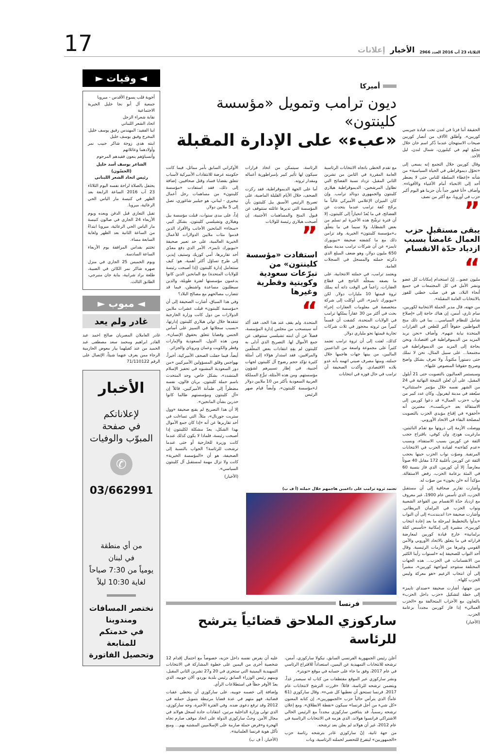الثلاثاء 23 آب 2016 العدد 2966
الأخبار
إعلانات
17
الحقيقة أننا فزنا في لندن تحت قيادة جيريمي كوربين». وأطلق الآلاف من أنصار كوربين صيحات الاستهجان عندما ذُكر اسم خان خلال تجمّع لهم في كيلبورن، شمال لندن، ليل الأحد.
وقال كوربين خلال التجمع إنه يسعى إلى «تحوّل ديموقراطي في الحياة السياسية» من شأنه «إعطاء السلطة للناس حتى لا يضطر أحد إلى الانحناء أمام الأغنياء والأقوياء». وأضاف «أنا فخور جداً بأن حزبنا هو اليوم أكبر حزب في أوروبا، مع أكثر من نصف
”
يبقى مستقبل حزب العمال غامضاً بسبب ازدياد حدّة الانقسام
“
مليون عضو... إنّ استخدام إمكانات كل عضو ونشر الأمل في كل المجتمعات في جميع أنحاء البلاد، هو في صلب خطتي للفوز بالانتخابات العامة المقبلة».
من جهته، قال مدير الحملة الانتخابية لكوربين، سام تاري، أمس، إن هناك حاجة إلى «إصلاح شامل للنظام السياسي... بما في ذلك منح المواطنين حقوقاً أكبر للطعن في القرارات المتخذة نيابة عنهم». وأضاف «نحن نريد المزيد من الديموقراطية في اقتصادنا، ونحن بحاجة إلى المزيد من الديموقراطية في مجتمعنا... على سبيل المثال، نحن لا نملك حتى دستوراً مكتوباً، ولا نعرف بشكل واضح وصريح حقوقنا المنصوص عليها».
وسيستمر العماليون بالتصويت حتى 21 أيلول المقبل، على أن تُعلن النتيجة النهائية في 24 من الشهر نفسه خلال مؤتمر «استثنائي» سيُعقد في مدينة ليفربول. وكان عدد كبير من نواب «حزب العمال» قد دعوا كوربين إلى الاستقالة بعد «بريكست»، معتبرين أنه «أخفق» في إقناع مؤيدي الحزب بالتصويت لمصلحة البقاء في الاتحاد الأوروبي.
ووصلت الأزمة إلى ذروتها مع تقدّم النائبتين، مارغريت هودج، وآن كوفي، باقتراح حجب الثقة عن كوربين بسبب الاستفتاء، وبسبب «عدم كفاءته» لقيادة الحزب في الانتخابات المرتقبة. وصوّت نواب الحزب حينها بحجب الثقة عن كوربين بأغلبية 172 مقابل 40 صوتاً معارضاً. إلا أن كوربين، الذي فاز بنسبة 60 في المئة بزعامة الحزب، رفض الاستقالة، مؤكداً أنه «لن يخون» من صوّت له.
وأشارت تقارير صحافية إلى أن مستقبل الحزب، الذي تأسس عام 1900، غير معروف مع ازدياد حدّة الانقسام بين القواعد الشعبية ونواب الحزب في البرلمان البريطاني. وأشارت صحيفة «ذا اندبندنت» إلى أن النواب «بدأوا بالتخطيط لمرحلة ما بعد إعادة انتخاب كوربين»، مشيرة إلى إمكانية «تأسيس كتلة برلمانية» خارج قيادة كوربين لمعارضة قراراته في ما يتعلق بالاتحاد الأوروبي والأمن القومي وغيرها من الأزمات الرئيسية. وقال أحد النواب للصحيفة إنه «لسنوات رأينا الكثير من الانقسامات في الحزب... هذه الجهات المختلفة ستتوحد لمواجهة كوربين»، مشيراً إلى أن انتخاب الزعيم «هو معركة وليس الحزب كلها».
من جهتها، أشارت صحيفة «صنداي تايمز» إلى خطة لتشكيل «حزب داخل الحزب» بالتعاون مع الأحزاب المتحالفة مع «الحزب العمالي» إذا فاز كوربين مجدداً بزعامة الحزب.
(الأخبار)
أميركا
ديون ترامب وتمويل «مؤسسة كلينتون»
«عبء» على الإدارة المقبلة
مع تقدم الخطى باتجاه الانتخابات الرئاسية العامة المقررة في الثامن من تشرين الثاني المقبل، تزداد نسبة الفضائح التي تطاول المرشحين، الديموقراطية هيلاري كلينتون والجمهوري دونالد ترامب. وإن كان الميزان الإعلامي الأميركي غالباً ما يرجّح كفة ترامب عندما يتحدث عن الفضائح، في ما يُعدّ انحيازاً إلى كلينتون، إلا أن فترة ترشّح هذه الأخيرة لم تسلم من بعض الشظايا، ولا سيما في ما يتعلّق بـ«مؤسسة كلينتون» الخيرية. وقد تزامن ذلك مع ما كشفته صحيفة «نيويورك تايمز» عن أن شركات ترامب مدينة بمبلغ 650 مليون دولار، وهو ضعف المبلغ الذي ذكرته حملته والمسجل في السجلات العامة.
ويعتمد ترامب، في حملته الانتخابية، على ما يصفه بسجلّه الناجح في قطاع العقارات، زاعماً في الوقت ذاته أنه يملك ثروة قيمتها 10 مليارات دولار. لكن «نيويورك تايمز»، التي أوكلت إلى شركة متخصصة في معلومات العقارات إجراء بحث في أكثر من 30 عقاراً يملكها ترامب في الولايات المتحدة، كشفت أن قسماً كبيراً من ثروته محجوز في ثلاث شركات تجارية قيمتها نحو ملياري دولار.
كذلك، لفتت إلى أن ثروة ترامب تعتمد كثيراً على مجموعة واسعة من الداعمين الماليين، من بينها جهات هاجمها خلال حملته، ومنها مصرف صيني اتهمه بأنه عدو بلاده الاقتصادي. وأكدت الصحيفة أن ترامب في حال فوزه في انتخابات
الرئاسة، سيتمكن من اتخاذ قرارات سيكون لها تأثير كبير بإمبراطورية أعماله ومقدار ثروته.
أما على الجهة الديموقراطية، فقد ركزت الصحف، خلال الأيام القليلة الماضية، على تصريح الرئيس الأسبق بيل كلينتون بأن المؤسسة التي تديرها عائلته ستتوقف عن قبول المنح والمساهمات الأجنبية، إن أصبحت هيلاري رئيسة للولايات
”
استفادت «مؤسسة كلينتون» من تبرّعات سعودية وكويتية وقطرية وغيرها
“
المتحدة. ولم يقف عند هذا الحد، فقد أكد أنه سينسحب من مجلس إدارة المؤسسة، فضلاً عن أن ابنته تشيلسي ستتوقف عن جمع الأموال لها. التصريح الذي أدلى به كلينتون لم يقِهِ انتقادات بعض المعلّقين والمراقبين، فقد استدار هؤلاء إلى أمثلة كثيرة تؤكد حجم رضوخ آل كلينتون لجهات أجنبية، في إطار تسييرهم لشؤون مؤسستهم. ومن هذه الأمثلة، تبرُّع المملكة العربية السعودية بأكثر من 10 ملايين دولار لـ«مؤسسة كلينتون»، وأيضاً قيام صهر الرئيس
الأوكراني السابق بأمر مماثل، فيما كانت حكومته عرضة للانتقادات الأميركية لأسباب تتعلق بقضايا فساد وقتل صحافيين. إضافة إلى ذلك، فقد استفادت «مؤسسة كلينتون» من مساهمات رجل أعمال نيجيري - لبناني، هو جيلبير شاغوري، تصل إلى 5 ملايين دولار.
إذاً، على مدى سنوات، قبلت مؤسسة بيل وهيلاري وتشيلسي كلينتون، بشكل كبير، «سخاء» المانحين الأجانب والأفراد الذين قدموا مئات ملايين الدولارات للأعمال الخيرية العالمية، على حد تعبير صحيفة «نيويورك تايمز»، الأمر الذي دفع معدّي أحد تقاريرها، أمي كوزيك وستيف إيدير، إلى طرح تساؤل أكثر أهمية، هو: كيف ستتعامل إدارة كلينتون (إذا أصبحت رئيسة للولايات المتحدة) مع المانحين الذين كانوا يدعمون مؤسستها لفترة طويلة، والذين سيطلبون مساعدة واشنطن، فيما قد تتضارب مصالحهم مع مصالح البلاد؟
وفي هذا السياق، أشارت الصحيفة إلى أن «مؤسسة كلينتون» قبلت عشرات ملايين الدولارات من دول كانت وزارة الخارجية تنتقدها خلال تولي هيلاري كلينتون إدارتها، «بسبب سجلاتها في التمييز على أساس الجنس وقضايا تتعلق بحقوق الإنسان». ومن هذه الدول، السعودية والإمارات وقطر والكويت وعمان وبروناي والجزائر.
أيضاً، فيما حفلت الصحف الأميركية، أخيراً، بهواجس وقلق المسؤولين الأميركيين «من دور السعودية المشبوه في تحفيز الإسلام المتشدد»، بشكل خاص، وجد المتحدث باسم حملة كلينتون، بريان فالون، نفسه مضطراً إلى طمأنة الأميركيين، قائلاً إن «آل كلينتون ومؤسستهم طالما كانوا حذرين بشأن المانحين».
إلا أن هذا التصريح لم يقنع صحيفة «وول ستريت جورنال»، مثلاً، التي تساءلت في أحد تقاريرها عن أنه «إذا كان جمع الأموال بهذا الشكل، يعدّ مشكلة لكلينتون إذا أصبحت رئيسة، فلماذا لا يكون كذلك عندما كانت وزيرة للخارجية أو حتى عندما ترشحت للرئاسة؟ الجواب بالنسبة إلى الصحيفة، هو أن «المؤسسة الخيرية» كانت ولا تزال مهمة لمستقبل آل كلينتون السياسي».
(الأخبار)
تعتمد ثروة ترامب على داعمين هاجمهم خلال حملته (أ ف ب)
فرنسا
ساركوزي الملاحق قضائياً يترشح للرئاسة
أعلن رئيس الجمهورية الفرنسي السابق، نيكولا ساركوزي، أمس، ترشحه للانتخابات التمهيدية عن اليمين، استعداداً للاقتراع الرئاسي في عام 2017، وفق ما جاء على حسابه في موقع «تويتر».
ونشر ساركوزي عبر الموقع مقتطفات من كتاب له سيصدر غداً، ويتضمن ترشحه للرئاسة، قائلاً: «قررت الترشح لانتخابات عام 2017. فرنسا تستحق أن نعطيها كل شيء». وقال ساركوزي (61 عاماً) الذي يترأس حالياً حزب «الجمهوريين»، إن كتابه المعنون «كل شيء من أجل فرنسا» سيكون «نقطة الانطلاق». ومع إعلان ترشحه رسمياً، قد يتنافس ساركوزي مجدداً مع الرئيس الحالي الاشتراكي فرانسوا هولاند، الذي هزمه في الانتخابات الرئاسية في عام 2012، غير أن هولاند لم يعلن بعد ترشحه.
من جهة ثانية، إنّ ساركوزي غادر بترشحه رئاسة حزب «الجمهوريين» ليتفرغ للتحضير لحملته الرئاسية، وبات
عليه أن يفرض نفسه داخل حزبه، خصوصاً مع احتمال إقدام 12 شخصية أخرى من اليمين على خطوة المشاركة في الانتخابات التمهيدية اليمينية التي ستجرى في 20 و27 تشرين الثاني المقبل، وبينهم رئيس الوزراء السابق رئيس بلدية بوردو، آلان جوبيه، الذي يعدّ الأوفر حظاً في استطلاعات الرأي.
وإضافة إلى خصمه جوبيه، على ساركوزي أن يتخطى عقبات قضائية، فهو متهم في عدة قضايا مرتبطة بتمويل حملته في 2012 وقد ترفع دعوى ضده. وفي الفترة الأخيرة، وجه ساركوزي، الذي تولى وزارة الداخلية مرتين، انتقادات حادة لسجل هولاند في مجال الأمن. وحثّ ساركوزي الدولة على اتخاذ موقف صارم تجاه الهجرة و«فرض حملة صارمة على الإسلاميين المشتبه بهم... ومنع تآكل هوية فرنسا العلمانية».
(الأخبار، أ ف ب)
◄ وفيات ►
أخوية قلب يسوع الأقدس - ميروبا
جمعية آل أبو نجا خليل الخيرية الاجتماعية
نقابة شعراء الزجل
اتحاد الشعر اللبناني
ابنا الفقيد: المهندس رفيق يوسف خليل
المخرج وفيق يوسف خليل
ابنته هدى زوجة شاكر حبيب نمر وأولادهما وعائلاتهم
وأنسباؤهم ينعون فقيدهم المرحوم
الشاعر يوسف أسد خليل (الحسّون)
رئيس اتحاد الشعر اللبناني
يحتفل بالصلاة لراحة نفسه اليوم الثلاثاء 23 آب 2016 الساعة الرابعة بعد الظهر في كنيسة مار الياس الحي الرعائية، ميروبا.
تقبل التعازي قبل الدفن وبعده ويوم الأربعاء 24 الجاري في صالون كنيسة مار الياس الحي الرعائية، ميروبا ابتداءً من الساعة الثانية بعد الظهر ولغاية السابعة مساء.
تختتم بقداس المرافقة يوم الأربعاء الساعة السادسة.
ويوم الخميس 25 الجاري في منزل صهره شاكر نمر الكائن في الضبية، طلعة براد شرابية، بناية جان منيرجي، الطابق الثالث.
◄ مبوب ►
غادر ولم يعد
غادر العاملان المصريان صالح احمد عبد القادر ابراهيم ومحمد سعد مصطفى عبد الحميد من عند كفيلهما بيار معوض الحازمية الرجاء ممن يعرف عنهما شيئاً، الإتصال على الرقم 71/110122
الأخبار
لإعلاناتكم
في صفحة
المبوّب والوفيات
✆
03/662991
من أي منطقة
في لبنان
يومياً من 7:30 صباحاً
لغاية 10:30 ليلاً
نختصر المسافات
ومندوبنا
في خدمتكم
للمتابعة
وتحصيل الفاتورة